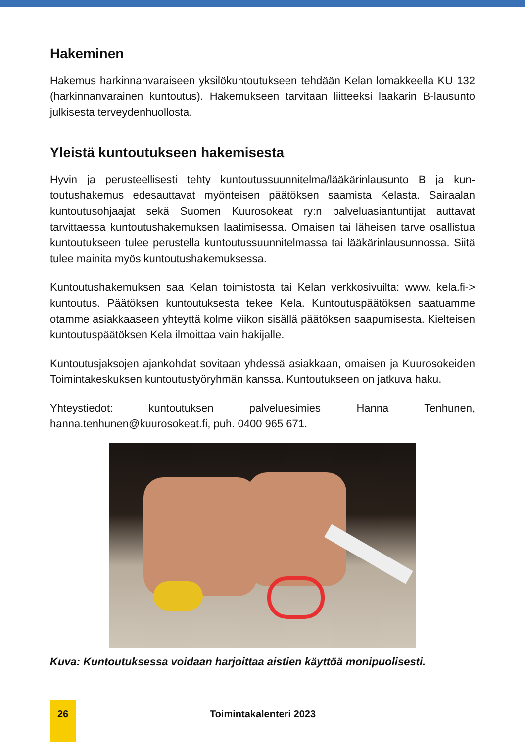Hakeminen
Hakemus harkinnanvaraiseen yksilökuntoutukseen tehdään Kelan lomakkeella KU 132 (harkinnanvarainen kuntoutus). Hakemukseen tarvitaan liitteeksi lääkä­rin B-lausunto julkisesta terveydenhuollosta.
Yleistä kuntoutukseen hakemisesta
Hyvin ja perusteellisesti tehty kuntoutussuunnitelma/lääkärinlausunto B ja kun­toutushakemus edesauttavat myönteisen päätöksen saamista Kelasta. Sairaa­lan kuntoutusohjaajat sekä Suomen Kuurosokeat ry:n palveluasiantuntijat aut­tavat tarvittaessa kuntoutushakemuksen laatimisessa. Omaisen tai läheisen tarve osallistua kuntoutukseen tulee perustella kuntoutussuunnitelmassa tai lääkärinlausunnossa. Siitä tulee mainita myös kuntoutushakemuksessa.
Kuntoutushakemuksen saa Kelan toimistosta tai Kelan verkkosivuilta: www. kela.fi-> kuntoutus. Päätöksen kuntoutuksesta tekee Kela. Kuntoutuspäätök­sen saatuamme otamme asiakkaaseen yhteyttä kolme viikon sisällä päätöksen saapumisesta. Kielteisen kuntoutuspäätöksen Kela ilmoittaa vain hakijalle.
Kuntoutusjaksojen ajankohdat sovitaan yhdessä asiakkaan, omaisen ja Kuu­rosokeiden Toimintakeskuksen kuntoutustyöryhmän kanssa. Kuntoutukseen on jatkuva haku.
Yhteystiedot: kuntoutuksen palveluesimies Hanna Tenhunen, hanna.tenhunen@kuurosokeat.fi, puh. 0400 965 671.
Kuva: Kuntoutuksessa voidaan harjoittaa aistien käyttöä monipuolisesti.
26
Toimintakalenteri 2023